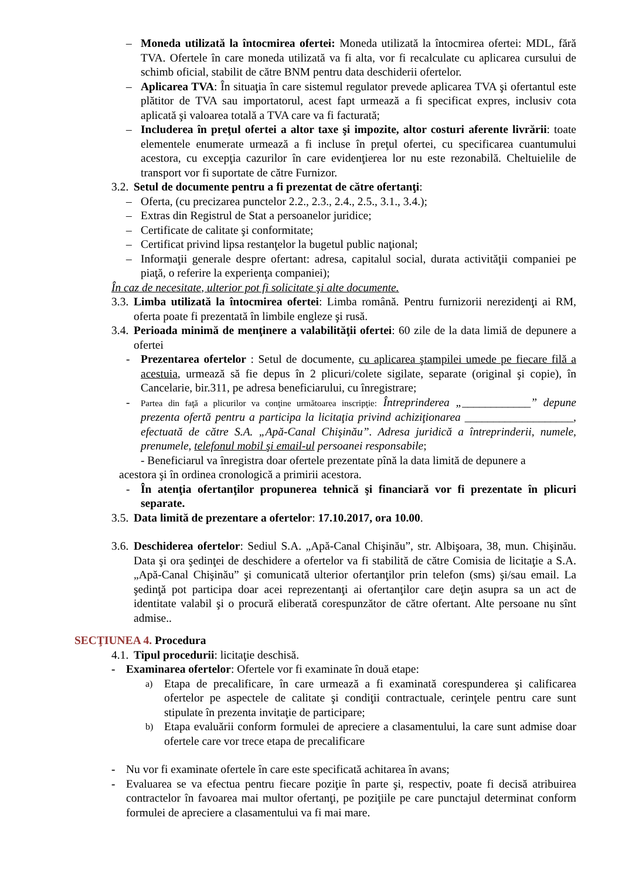– Moneda utilizată la întocmirea ofertei: Moneda utilizată la întocmirea ofertei: MDL, fără TVA. Ofertele în care moneda utilizată va fi alta, vor fi recalculate cu aplicarea cursului de schimb oficial, stabilit de către BNM pentru data deschiderii ofertelor.
– Aplicarea TVA: În situaţia în care sistemul regulator prevede aplicarea TVA şi ofertantul este plătitor de TVA sau importatorul, acest fapt urmează a fi specificat expres, inclusiv cota aplicată şi valoarea totală a TVA care va fi facturată;
– Includerea în preţul ofertei a altor taxe şi impozite, altor costuri aferente livrării: toate elementele enumerate urmează a fi incluse în preţul ofertei, cu specificarea cuantumului acestora, cu excepţia cazurilor în care evidenţierea lor nu este rezonabilă. Cheltuielile de transport vor fi suportate de către Furnizor.
3.2.
Setul de documente pentru a fi prezentat de către ofertanţi:
– Oferta, (cu precizarea punctelor 2.2., 2.3., 2.4., 2.5., 3.1., 3.4.);
– Extras din Registrul de Stat a persoanelor juridice;
– Certificate de calitate şi conformitate;
– Certificat privind lipsa restanţelor la bugetul public naţional;
– Informaţii generale despre ofertant: adresa, capitalul social, durata activităţii companiei pe piaţă, o referire la experienţa companiei);
În caz de necesitate, ulterior pot fi solicitate şi alte documente.
3.3.
Limba utilizată la întocmirea ofertei: Limba română. Pentru furnizorii nerezidenţi ai RM, oferta poate fi prezentată în limbile engleze şi rusă.
3.4.
Perioada minimă de menţinere a valabilităţii ofertei: 60 zile de la data limiă de depunere a ofertei
- Prezentarea ofertelor : Setul de documente, cu aplicarea ştampilei umede pe fiecare filă a acestuia, urmează să fie depus în 2 plicuri/colete sigilate, separate (original şi copie), în Cancelarie, bir.311, pe adresa beneficiarului, cu înregistrare;
-
Partea din faţă a plicurilor va conţine următoarea inscripţie: Întreprinderea „____________” depune prezenta ofertă pentru a participa la licitaţia privind achiziţionarea ___________________, efectuată de către S.A. „Apă-Canal Chişinău”. Adresa juridică a întreprinderii, numele, prenumele, telefonul mobil şi email-ul persoanei responsabile;
- Beneficiarul va înregistra doar ofertele prezentate pînă la data limită de depunere a
acestora şi în ordinea cronologică a primirii acestora.
- În atenţia ofertanţilor propunerea tehnică şi financiară vor fi prezentate în plicuri separate.
3.5.
Data limită de prezentare a ofertelor: 17.10.2017, ora 10.00.
3.6.
Deschiderea ofertelor: Sediul S.A. „Apă-Canal Chişinău”, str. Albişoara, 38, mun. Chişinău. Data şi ora şedinţei de deschidere a ofertelor va fi stabilită de către Comisia de licitaţie a S.A. „Apă-Canal Chişinău” şi comunicată ulterior ofertanţilor prin telefon (sms) şi/sau email. La şedinţă pot participa doar acei reprezentanţi ai ofertanţilor care deţin asupra sa un act de identitate valabil şi o procură eliberată corespunzător de către ofertant. Alte persoane nu sînt admise..
SECŢIUNEA 4. Procedura
4.1.
Tipul procedurii: licitaţie deschisă.
- Examinarea ofertelor: Ofertele vor fi examinate în două etape:
a)
Etapa de precalificare, în care urmează a fi examinată corespunderea şi calificarea ofertelor pe aspectele de calitate şi condiţii contractuale, cerinţele pentru care sunt stipulate în prezenta invitaţie de participare;
b)
Etapa evaluării conform formulei de apreciere a clasamentului, la care sunt admise doar ofertele care vor trece etapa de precalificare
- Nu vor fi examinate ofertele în care este specificată achitarea în avans;
- Evaluarea se va efectua pentru fiecare poziţie în parte şi, respectiv, poate fi decisă atribuirea contractelor în favoarea mai multor ofertanţi, pe poziţiile pe care punctajul determinat conform formulei de apreciere a clasamentului va fi mai mare.